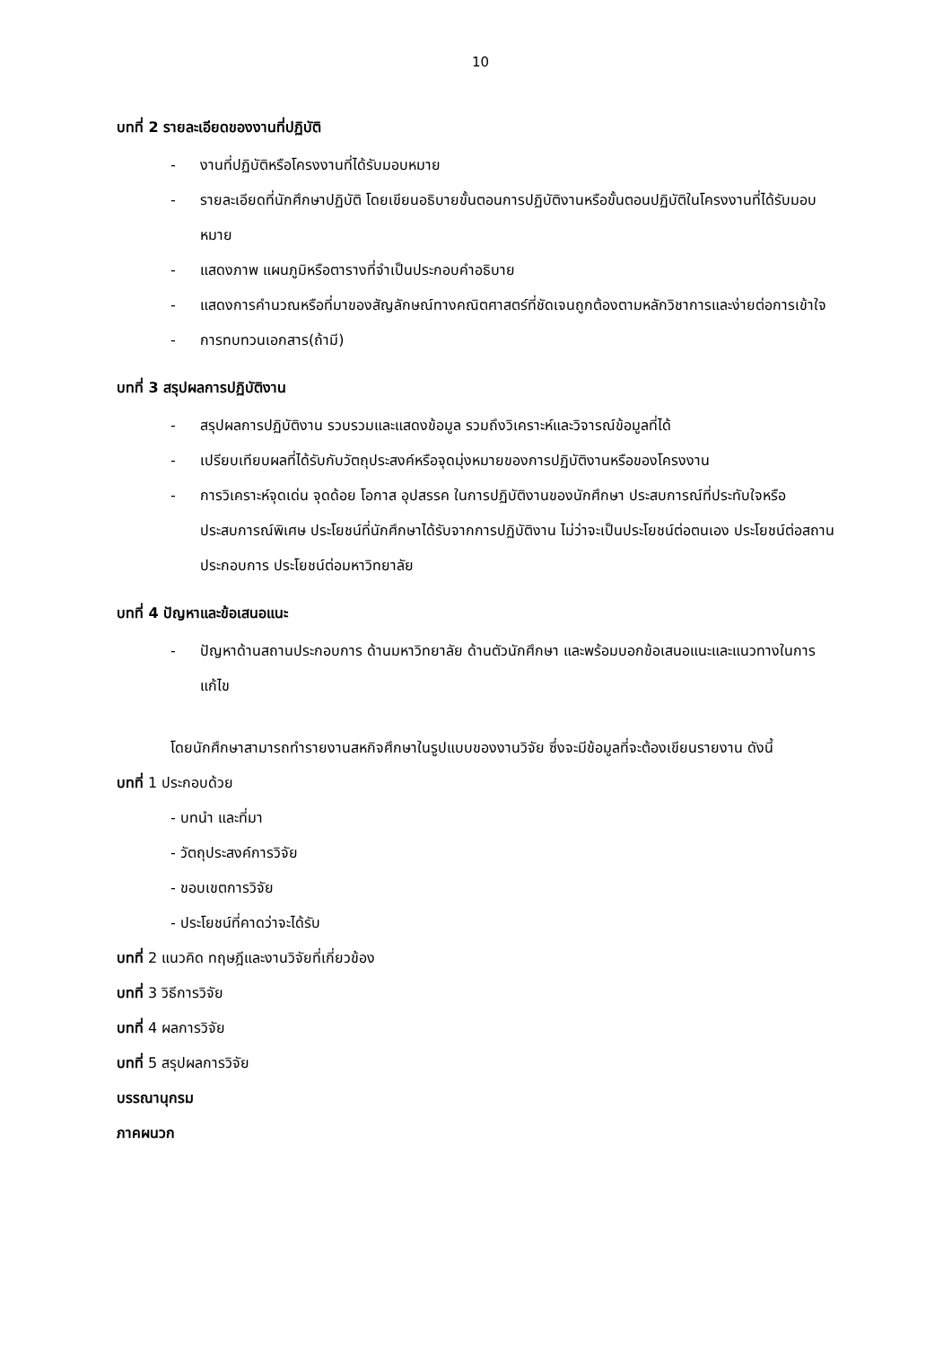10
บทที่ 2 รายละเอียดของงานที่ปฏิบัติ
- งานที่ปฏิบัติหรือโครงงานที่ได้รับมอบหมาย
- รายละเอียดที่นักศึกษาปฏิบัติ โดยเขียนอธิบายขั้นตอนการปฏิบัติงานหรือขั้นตอนปฏิบัติในโครงงานที่ได้รับมอบหมาย
- แสดงภาพ แผนภูมิหรือตารางที่จำเป็นประกอบคำอธิบาย
- แสดงการคำนวณหรือที่มาของสัญลักษณ์ทางคณิตศาสตร์ที่ชัดเจนถูกต้องตามหลักวิชาการและง่ายต่อการเข้าใจ
- การทบทวนเอกสาร(ถ้ามี)
บทที่ 3 สรุปผลการปฏิบัติงาน
- สรุปผลการปฏิบัติงาน รวบรวมและแสดงข้อมูล รวมถึงวิเคราะห์และวิจารณ์ข้อมูลที่ได้
- เปรียบเทียบผลที่ได้รับกับวัตถุประสงค์หรือจุดมุ่งหมายของการปฏิบัติงานหรือของโครงงาน
- การวิเคราะห์จุดเด่น จุดด้อย โอกาส อุปสรรค ในการปฏิบัติงานของนักศึกษา ประสบการณ์ที่ประทับใจหรือประสบการณ์พิเศษ ประโยชน์ที่นักศึกษาได้รับจากการปฏิบัติงาน ไม่ว่าจะเป็นประโยชน์ต่อตนเอง ประโยชน์ต่อสถานประกอบการ ประโยชน์ต่อมหาวิทยาลัย
บทที่ 4 ปัญหาและข้อเสนอแนะ
- ปัญหาด้านสถานประกอบการ ด้านมหาวิทยาลัย ด้านตัวนักศึกษา และพร้อมบอกข้อเสนอแนะและแนวทางในการแก้ไข
โดยนักศึกษาสามารถทำรายงานสหกิจศึกษาในรูปแบบของงานวิจัย ซึ่งจะมีข้อมูลที่จะต้องเขียนรายงาน ดังนี้
บทที่ 1 ประกอบด้วย
- บทนำ และที่มา
- วัตถุประสงค์การวิจัย
- ขอบเขตการวิจัย
- ประโยชน์ที่คาดว่าจะได้รับ
บทที่ 2 แนวคิด ทฤษฎีและงานวิจัยที่เกี่ยวข้อง
บทที่ 3 วิธีการวิจัย
บทที่ 4 ผลการวิจัย
บทที่ 5 สรุปผลการวิจัย
บรรณานุกรม
ภาคผนวก